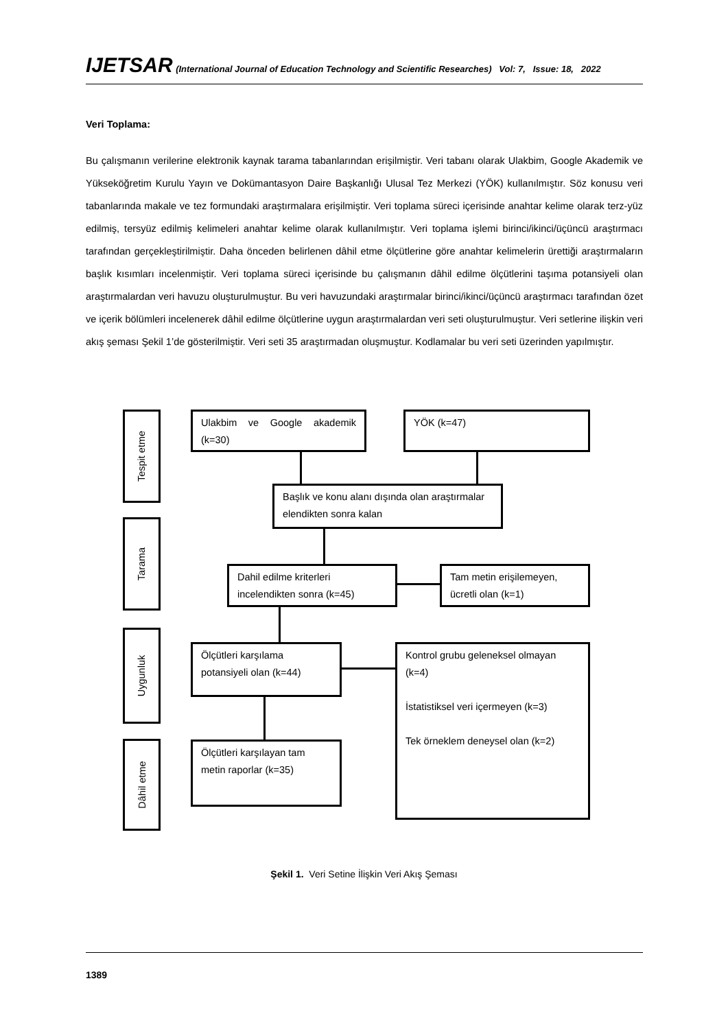IJETSAR (International Journal of Education Technology and Scientific Researches) Vol: 7, Issue: 18, 2022
Veri Toplama:
Bu çalışmanın verilerine elektronik kaynak tarama tabanlarından erişilmiştir. Veri tabanı olarak Ulakbim, Google Akademik ve Yükseköğretim Kurulu Yayın ve Dokümantasyon Daire Başkanlığı Ulusal Tez Merkezi (YÖK) kullanılmıştır. Söz konusu veri tabanlarında makale ve tez formundaki araştırmalara erişilmiştir. Veri toplama süreci içerisinde anahtar kelime olarak terz-yüz edilmiş, tersyüz edilmiş kelimeleri anahtar kelime olarak kullanılmıştır. Veri toplama işlemi birinci/ikinci/üçüncü araştırmacı tarafından gerçekleştirilmiştir. Daha önceden belirlenen dâhil etme ölçütlerine göre anahtar kelimelerin ürettiği araştırmaların başlık kısımları incelenmiştir. Veri toplama süreci içerisinde bu çalışmanın dâhil edilme ölçütlerini taşıma potansiyeli olan araştırmalardan veri havuzu oluşturulmuştur. Bu veri havuzundaki araştırmalar birinci/ikinci/üçüncü araştırmacı tarafından özet ve içerik bölümleri incelenerek dâhil edilme ölçütlerine uygun araştırmalardan veri seti oluşturulmuştur. Veri setlerine ilişkin veri akış şeması Şekil 1’de gösterilmiştir. Veri seti 35 araştırmadan oluşmuştur. Kodlamalar bu veri seti üzerinden yapılmıştır.
Tespit etme
Ulakbim ve Google akademik (k=30)
YÖK (k=47)
Başlık ve konu alanı dışında olan araştırmalar elendikten sonra kalan
Tarama
Dahil edilme kriterleri incelendikten sonra (k=45)
Tam metin erişilemeyen, ücretli olan (k=1)
Uygunluk
Ölçütleri karşılama potansiyeli olan (k=44)
Kontrol grubu geleneksel olmayan (k=4)
İstatistiksel veri içermeyen (k=3)
Tek örneklem deneysel olan (k=2)
Dâhil etme
Ölçütleri karşılayan tam metin raporlar (k=35)
Şekil 1. Veri Setine İlişkin Veri Akış Şeması
1389